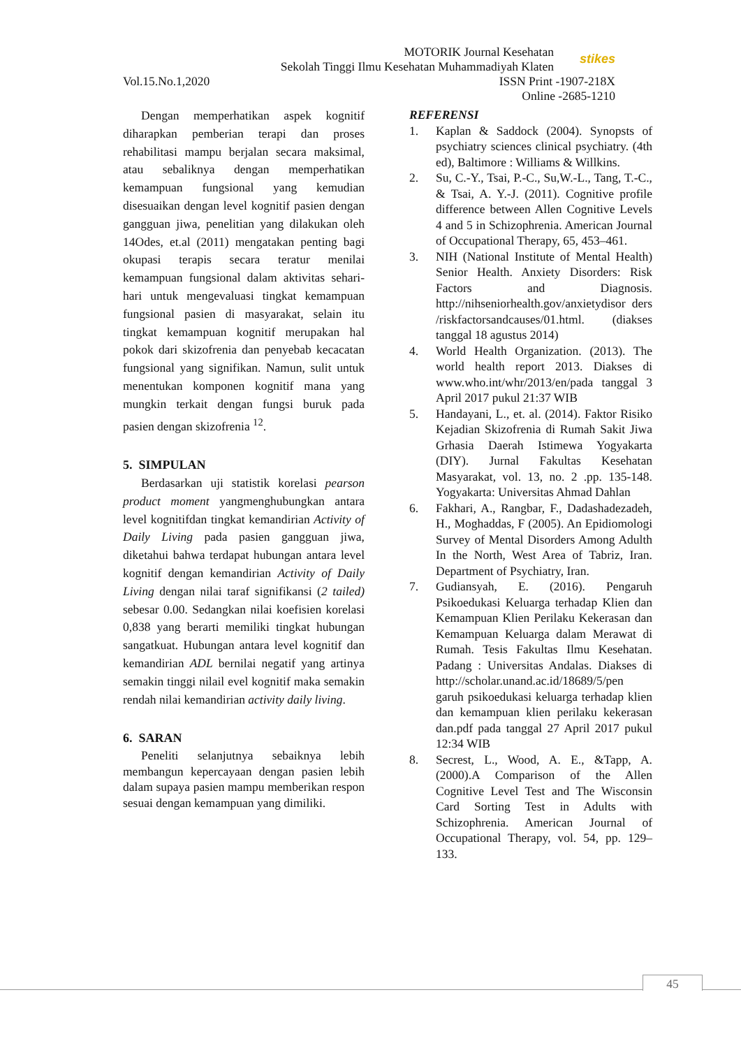MOTORIK Journal Kesehatan
Sekolah Tinggi Ilmu Kesehatan Muhammadiyah Klaten
stikes
Vol.15.No.1,2020 ISSN Print -1907-218X
Online -2685-1210
Dengan memperhatikan aspek kognitif diharapkan pemberian terapi dan proses rehabilitasi mampu berjalan secara maksimal, atau sebaliknya dengan memperhatikan kemampuan fungsional yang kemudian disesuaikan dengan level kognitif pasien dengan gangguan jiwa, penelitian yang dilakukan oleh 14Odes, et.al (2011) mengatakan penting bagi okupasi terapis secara teratur menilai kemampuan fungsional dalam aktivitas sehari-hari untuk mengevaluasi tingkat kemampuan fungsional pasien di masyarakat, selain itu tingkat kemampuan kognitif merupakan hal pokok dari skizofrenia dan penyebab kecacatan fungsional yang signifikan. Namun, sulit untuk menentukan komponen kognitif mana yang mungkin terkait dengan fungsi buruk pada pasien dengan skizofrenia <sup>12</sup>.
5. SIMPULAN
Berdasarkan uji statistik korelasi pearson product moment yangmenghubungkan antara level kognitifdan tingkat kemandirian Activity of Daily Living pada pasien gangguan jiwa, diketahui bahwa terdapat hubungan antara level kognitif dengan kemandirian Activity of Daily Living dengan nilai taraf signifikansi (2 tailed) sebesar 0.00. Sedangkan nilai koefisien korelasi 0,838 yang berarti memiliki tingkat hubungan sangatkuat. Hubungan antara level kognitif dan kemandirian ADL bernilai negatif yang artinya semakin tinggi nilail evel kognitif maka semakin rendah nilai kemandirian activity daily living.
6. SARAN
Peneliti selanjutnya sebaiknya lebih membangun kepercayaan dengan pasien lebih dalam supaya pasien mampu memberikan respon sesuai dengan kemampuan yang dimiliki.
REFERENSI
1. Kaplan & Saddock (2004). Synopsts of psychiatry sciences clinical psychiatry. (4th ed), Baltimore : Williams & Willkins.
2. Su, C.-Y., Tsai, P.-C., Su,W.-L., Tang, T.-C., & Tsai, A. Y.-J. (2011). Cognitive profile difference between Allen Cognitive Levels 4 and 5 in Schizophrenia. American Journal of Occupational Therapy, 65, 453–461.
3. NIH (National Institute of Mental Health) Senior Health. Anxiety Disorders: Risk Factors and Diagnosis. http://nihseniorhealth.gov/anxietydisor ders /riskfactorsandcauses/01.html. (diakses tanggal 18 agustus 2014)
4. World Health Organization. (2013). The world health report 2013. Diakses di www.who.int/whr/2013/en/pada tanggal 3 April 2017 pukul 21:37 WIB
5. Handayani, L., et. al. (2014). Faktor Risiko Kejadian Skizofrenia di Rumah Sakit Jiwa Grhasia Daerah Istimewa Yogyakarta (DIY). Jurnal Fakultas Kesehatan Masyarakat, vol. 13, no. 2 .pp. 135-148. Yogyakarta: Universitas Ahmad Dahlan
6. Fakhari, A., Rangbar, F., Dadashadezadeh, H., Moghaddas, F (2005). An Epidiomologi Survey of Mental Disorders Among Adulth In the North, West Area of Tabriz, Iran. Department of Psychiatry, Iran.
7. Gudiansyah, E. (2016). Pengaruh Psikoedukasi Keluarga terhadap Klien dan Kemampuan Klien Perilaku Kekerasan dan Kemampuan Keluarga dalam Merawat di Rumah. Tesis Fakultas Ilmu Kesehatan. Padang : Universitas Andalas. Diakses di http://scholar.unand.ac.id/18689/5/pen garuh psikoedukasi keluarga terhadap klien dan kemampuan klien perilaku kekerasan dan.pdf pada tanggal 27 April 2017 pukul 12:34 WIB
8. Secrest, L., Wood, A. E., &Tapp, A. (2000).A Comparison of the Allen Cognitive Level Test and The Wisconsin Card Sorting Test in Adults with Schizophrenia. American Journal of Occupational Therapy, vol. 54, pp. 129–133.
45